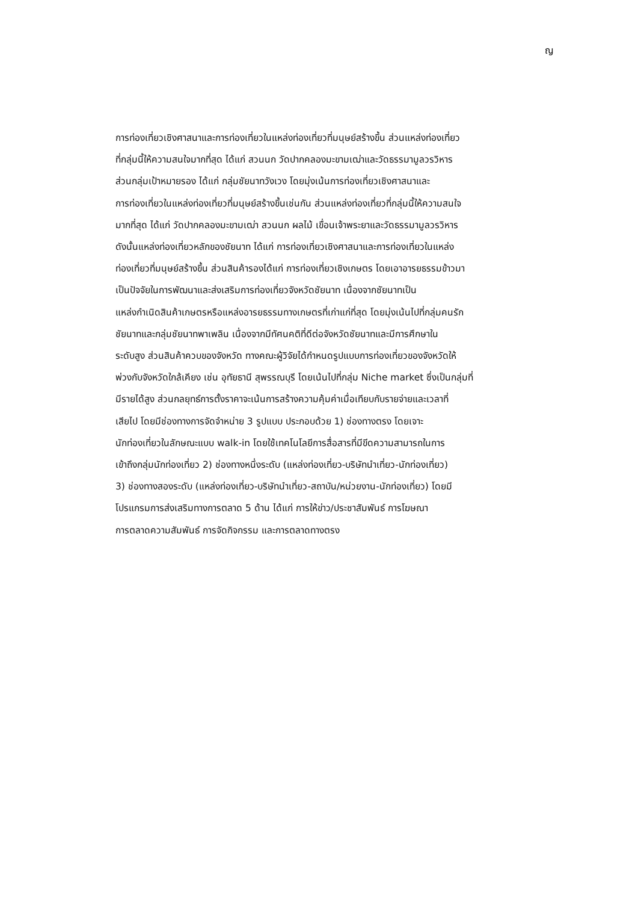ญ
การท่องเที่ยวเชิงศาสนาและการท่องเที่ยวในแหล่งท่องเที่ยวที่มนุษย์สร้างขึ้น ส่วนแหล่งท่องเที่ยว
ที่กลุ่มนี้ให้ความสนใจมากที่สุด ได้แก่ สวนนก วัดปากคลองมะขามเฒ่าและวัดธรรมามูลวรวิหาร
ส่วนกลุ่มเป้าหมายรอง ได้แก่ กลุ่มชัยนาทวังเวง โดยมุ่งเน้นการท่องเที่ยวเชิงศาสนาและ
การท่องเที่ยวในแหล่งท่องเที่ยวที่มนุษย์สร้างขึ้นเช่นกัน ส่วนแหล่งท่องเที่ยวที่กลุ่มนี้ให้ความสนใจ
มากที่สุด ได้แก่ วัดปากคลองมะขามเฒ่า สวนนก ผลไม้ เขื่อนเจ้าพระยาและวัดธรรมามูลวรวิหาร
ดังนั้นแหล่งท่องเที่ยวหลักของชัยนาท ได้แก่ การท่องเที่ยวเชิงศาสนาและการท่องเที่ยวในแหล่ง
ท่องเที่ยวที่มนุษย์สร้างขึ้น ส่วนสินค้ารองได้แก่ การท่องเที่ยวเชิงเกษตร โดยเอาอารยธรรมข้าวมา
เป็นปัจจัยในการพัฒนาและส่งเสริมการท่องเที่ยวจังหวัดชัยนาท เนื่องจากชัยนาทเป็น
แหล่งกำเนิดสินค้าเกษตรหรือแหล่งอารยธรรมทางเกษตรที่เก่าแก่ที่สุด โดยมุ่งเน้นไปที่กลุ่มคนรัก
ชัยนาทและกลุ่มชัยนาทพาเพลิน เนื่องจากมีทัศนคติที่ดีต่อจังหวัดชัยนาทและมีการศึกษาใน
ระดับสูง ส่วนสินค้าควบของจังหวัด ทางคณะผู้วิจัยได้กำหนดรูปแบบการท่องเที่ยวของจังหวัดให้
พ่วงกับจังหวัดใกล้เคียง เช่น อุทัยธานี สุพรรณบุรี โดยเน้นไปที่กลุ่ม Niche market ซึ่งเป็นกลุ่มที่
มีรายได้สูง ส่วนกลยุทธ์การตั้งราคาจะเน้นการสร้างความคุ้มค่าเมื่อเทียบกับรายจ่ายและเวลาที่
เสียไป โดยมีช่องทางการจัดจำหน่าย 3 รูปแบบ ประกอบด้วย 1) ช่องทางตรง โดยเจาะ
นักท่องเที่ยวในลักษณะแบบ walk-in โดยใช้เทคโนโลยีการสื่อสารที่มีขีดความสามารถในการ
เข้าถึงกลุ่มนักท่องเที่ยว 2) ช่องทางหนึ่งระดับ (แหล่งท่องเที่ยว-บริษัทนำเที่ยว-นักท่องเที่ยว)
3) ช่องทางสองระดับ (แหล่งท่องเที่ยว-บริษัทนำเที่ยว-สถาบัน/หน่วยงาน-นักท่องเที่ยว) โดยมี
โปรแกรมการส่งเสริมทางการตลาด 5 ด้าน ได้แก่ การให้ข่าว/ประชาสัมพันธ์ การโฆษณา
การตลาดความสัมพันธ์ การจัดกิจกรรม และการตลาดทางตรง